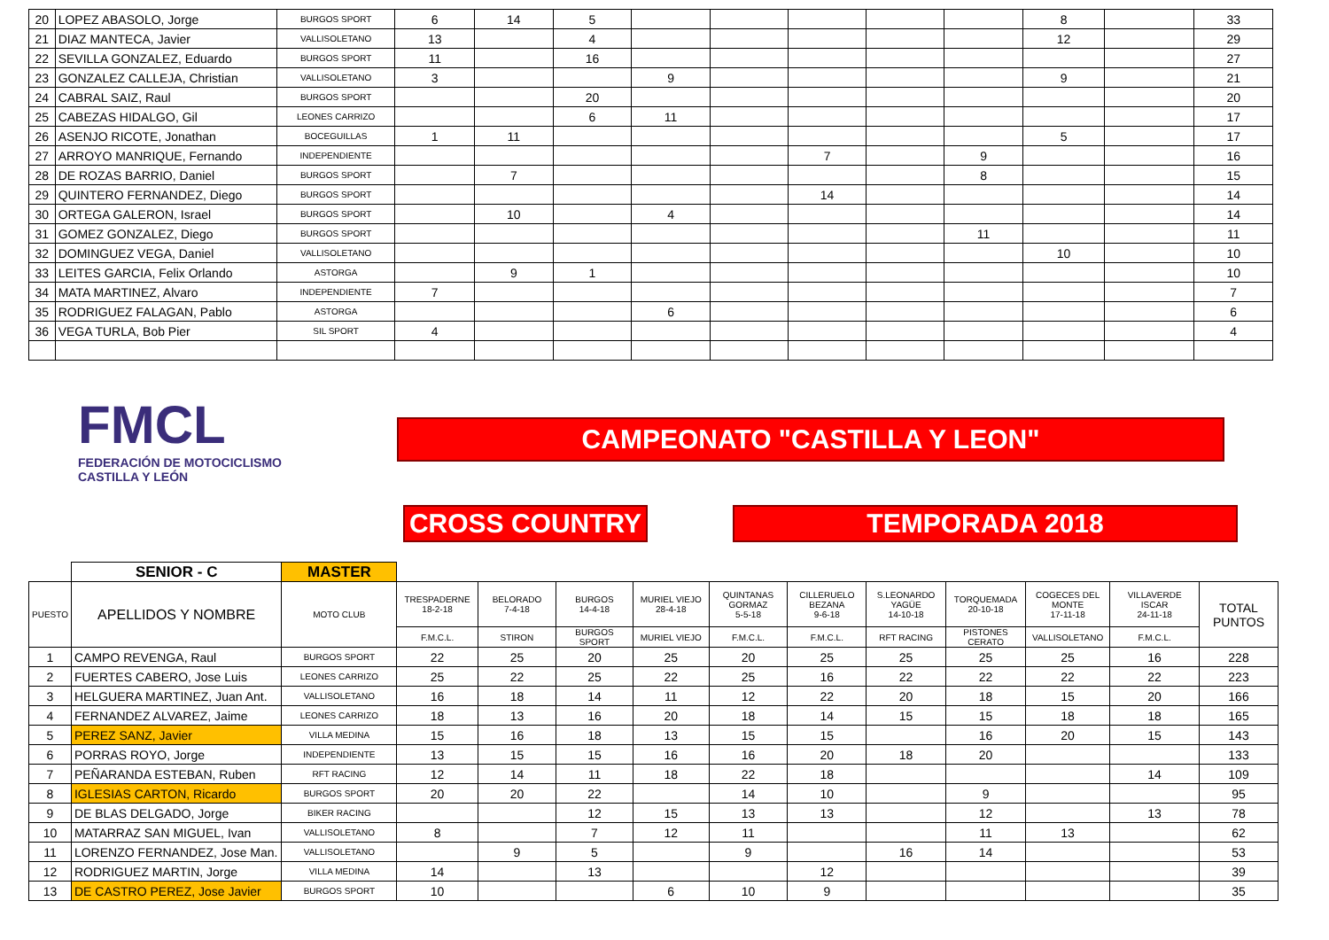| 20 | LOPEZ ABASOLO, Jorge | BURGOS SPORT | 6 | 14 | 5 | | | | | | 8 | | 33 |
| 21 | DIAZ MANTECA, Javier | VALLISOLETANO | 13 | | 4 | | | | | | 12 | | 29 |
| 22 | SEVILLA GONZALEZ, Eduardo | BURGOS SPORT | 11 | | 16 | | | | | | | | 27 |
| 23 | GONZALEZ CALLEJA, Christian | VALLISOLETANO | 3 | | | 9 | | | | | 9 | | 21 |
| 24 | CABRAL SAIZ, Raul | BURGOS SPORT | | | 20 | | | | | | | | 20 |
| 25 | CABEZAS HIDALGO, Gil | LEONES CARRIZO | | | 6 | 11 | | | | | | | 17 |
| 26 | ASENJO RICOTE, Jonathan | BOCEGUILLAS | 1 | 11 | | | | | | | 5 | | 17 |
| 27 | ARROYO MANRIQUE, Fernando | INDEPENDIENTE | | | | | | 7 | | 9 | | | 16 |
| 28 | DE ROZAS BARRIO, Daniel | BURGOS SPORT | | 7 | | | | | | 8 | | | 15 |
| 29 | QUINTERO FERNANDEZ, Diego | BURGOS SPORT | | | | | | 14 | | | | | 14 |
| 30 | ORTEGA GALERON, Israel | BURGOS SPORT | | 10 | | 4 | | | | | | | 14 |
| 31 | GOMEZ GONZALEZ, Diego | BURGOS SPORT | | | | | | | | 11 | | | 11 |
| 32 | DOMINGUEZ VEGA, Daniel | VALLISOLETANO | | | | | | | | | 10 | | 10 |
| 33 | LEITES GARCIA, Felix Orlando | ASTORGA | | 9 | 1 | | | | | | | | 10 |
| 34 | MATA MARTINEZ, Alvaro | INDEPENDIENTE | 7 | | | | | | | | | | 7 |
| 35 | RODRIGUEZ FALAGAN, Pablo | ASTORGA | | | | 6 | | | | | | | 6 |
| 36 | VEGA TURLA, Bob Pier | SIL SPORT | 4 | | | | | | | | | | 4 |
FMCL
FEDERACIÓN DE MOTOCICLISMO CASTILLA Y LEÓN
CAMPEONATO "CASTILLA Y LEON"
CROSS COUNTRY TEMPORADA 2018
| | SENIOR - C | MASTER | | | | | | | | | | | |
| --- | --- | --- | --- | --- | --- | --- | --- | --- | --- | --- | --- | --- | --- |
| PUESTO | APELLIDOS Y NOMBRE | MOTO CLUB | TRESPADERNE 18-2-18 | BELORADO 7-4-18 | BURGOS 14-4-18 | MURIEL VIEJO 28-4-18 | QUINTANAS GORMAZ 5-5-18 | CILLERUELO BEZANA 9-6-18 | S.LEONARDO YAGÜE 14-10-18 | TORQUEMADA 20-10-18 | COGECES DEL MONTE 17-11-18 | VILLAVERDE ISCAR 24-11-18 | TOTAL PUNTOS |
| | | | F.M.C.L. | STIRON | BURGOS SPORT | MURIEL VIEJO | F.M.C.L. | F.M.C.L. | RFT RACING | PISTONES CERATO | VALLISOLETANO | F.M.C.L. | |
| 1 | CAMPO REVENGA, Raul | BURGOS SPORT | 22 | 25 | 20 | 25 | 20 | 25 | 25 | 25 | 25 | 16 | 228 |
| 2 | FUERTES CABERO, Jose Luis | LEONES CARRIZO | 25 | 22 | 25 | 22 | 25 | 16 | 22 | 22 | 22 | 22 | 223 |
| 3 | HELGUERA MARTINEZ, Juan Ant. | VALLISOLETANO | 16 | 18 | 14 | 11 | 12 | 22 | 20 | 18 | 15 | 20 | 166 |
| 4 | FERNANDEZ ALVAREZ, Jaime | LEONES CARRIZO | 18 | 13 | 16 | 20 | 18 | 14 | 15 | 15 | 18 | 18 | 165 |
| 5 | PEREZ SANZ, Javier | VILLA MEDINA | 15 | 16 | 18 | 13 | 15 | 15 | | 16 | 20 | 15 | 143 |
| 6 | PORRAS ROYO, Jorge | INDEPENDIENTE | 13 | 15 | 15 | 16 | 16 | 20 | 18 | 20 | | | 133 |
| 7 | PEÑARANDA ESTEBAN, Ruben | RFT RACING | 12 | 14 | 11 | 18 | 22 | 18 | | | | 14 | 109 |
| 8 | IGLESIAS CARTON, Ricardo | BURGOS SPORT | 20 | 20 | 22 | | 14 | 10 | | 9 | | | 95 |
| 9 | DE BLAS DELGADO, Jorge | BIKER RACING | | | 12 | 15 | 13 | 13 | | 12 | | 13 | 78 |
| 10 | MATARRAZ SAN MIGUEL, Ivan | VALLISOLETANO | 8 | | 7 | 12 | 11 | | | 11 | 13 | | 62 |
| 11 | LORENZO FERNANDEZ, Jose Man. | VALLISOLETANO | | 9 | 5 | | 9 | | 16 | 14 | | | 53 |
| 12 | RODRIGUEZ MARTIN, Jorge | VILLA MEDINA | 14 | | 13 | | | 12 | | | | | 39 |
| 13 | DE CASTRO PEREZ, Jose Javier | BURGOS SPORT | 10 | | | 6 | 10 | 9 | | | | | 35 |